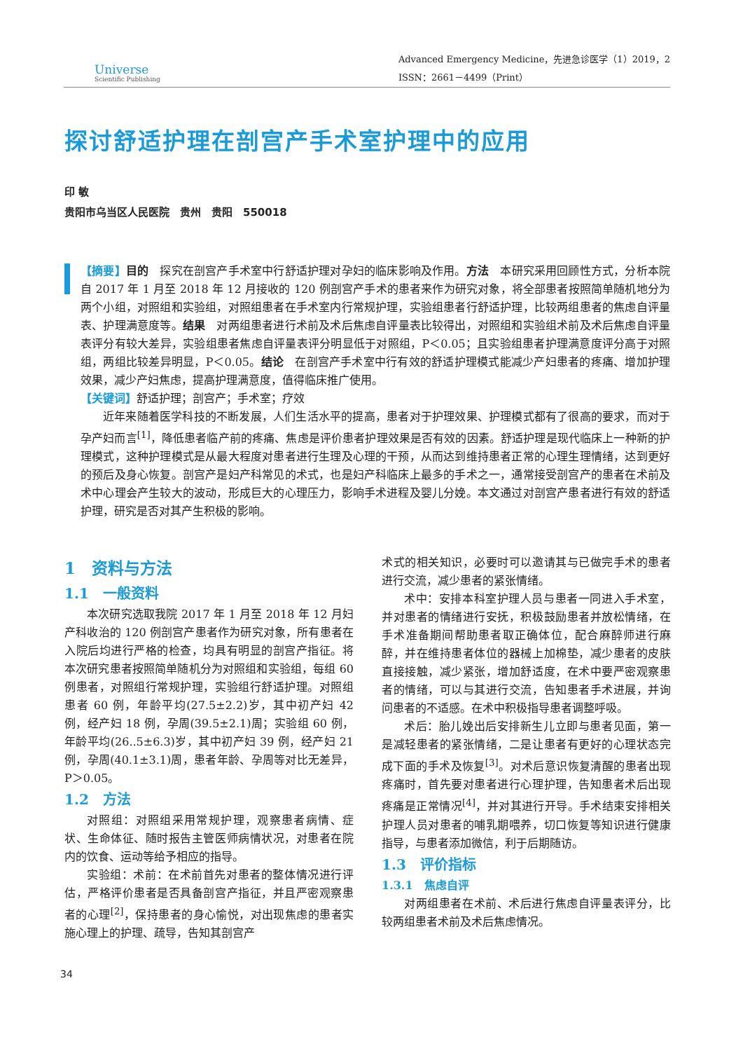Universe
Scientific Publishing
Advanced Emergency Medicine，先进急诊医学（1）2019，2
ISSN：2661－4499（Print）
探讨舒适护理在剖宫产手术室护理中的应用
印 敏
贵阳市乌当区人民医院　贵州　贵阳　550018
【摘要】目的　探究在剖宫产手术室中行舒适护理对孕妇的临床影响及作用。方法　本研究采用回顾性方式，分析本院自 2017 年 1 月至 2018 年 12 月接收的 120 例剖宫产手术的患者来作为研究对象，将全部患者按照简单随机地分为两个小组，对照组和实验组，对照组患者在手术室内行常规护理，实验组患者行舒适护理，比较两组患者的焦虑自评量表、护理满意度等。结果　对两组患者进行术前及术后焦虑自评量表比较得出，对照组和实验组术前及术后焦虑自评量表评分有较大差异，实验组患者焦虑自评量表评分明显低于对照组，P＜0.05；且实验组患者护理满意度评分高于对照组，两组比较差异明显，P＜0.05。结论　在剖宫产手术室中行有效的舒适护理模式能减少产妇患者的疼痛、增加护理效果，减少产妇焦虑，提高护理满意度，值得临床推广使用。
【关键词】舒适护理；剖宫产；手术室；疗效
近年来随着医学科技的不断发展，人们生活水平的提高，患者对于护理效果、护理模式都有了很高的要求，而对于孕产妇而言<sup>[1]</sup>，降低患者临产前的疼痛、焦虑是评价患者护理效果是否有效的因素。舒适护理是现代临床上一种新的护理模式，这种护理模式是从最大程度对患者进行生理及心理的干预，从而达到维持患者正常的心理生理情绪，达到更好的预后及身心恢复。剖宫产是妇产科常见的术式，也是妇产科临床上最多的手术之一，通常接受剖宫产的患者在术前及术中心理会产生较大的波动，形成巨大的心理压力，影响手术进程及婴儿分娩。本文通过对剖宫产患者进行有效的舒适护理，研究是否对其产生积极的影响。
1　资料与方法
1.1　一般资料
本次研究选取我院 2017 年 1 月至 2018 年 12 月妇产科收治的 120 例剖宫产患者作为研究对象，所有患者在入院后均进行严格的检查，均具有明显的剖宫产指征。将本次研究患者按照简单随机分为对照组和实验组，每组 60 例患者，对照组行常规护理，实验组行舒适护理。对照组患者 60 例，年龄平均(27.5±2.2)岁，其中初产妇 42 例，经产妇 18 例，孕周(39.5±2.1)周；实验组 60 例，年龄平均(26..5±6.3)岁，其中初产妇 39 例，经产妇 21 例，孕周(40.1±3.1)周，患者年龄、孕周等对比无差异，P＞0.05。
1.2　方法
对照组：对照组采用常规护理，观察患者病情、症状、生命体征、随时报告主管医师病情状况，对患者在院内的饮食、运动等给予相应的指导。
实验组：术前：在术前首先对患者的整体情况进行评估，严格评价患者是否具备剖宫产指征，并且严密观察患者的心理<sup>[2]</sup>，保持患者的身心愉悦，对出现焦虑的患者实施心理上的护理、疏导，告知其剖宫产
术式的相关知识，必要时可以邀请其与已做完手术的患者进行交流，减少患者的紧张情绪。
术中：安排本科室护理人员与患者一同进入手术室，并对患者的情绪进行安抚，积极鼓励患者并放松情绪，在手术准备期间帮助患者取正确体位，配合麻醉师进行麻醉，并在维持患者体位的器械上加棉垫，减少患者的皮肤直接接触，减少紧张，增加舒适度，在术中要严密观察患者的情绪，可以与其进行交流，告知患者手术进展，并询问患者的不适感。在术中积极指导患者调整呼吸。
术后：胎儿娩出后安排新生儿立即与患者见面，第一是减轻患者的紧张情绪，二是让患者有更好的心理状态完成下面的手术及恢复<sup>[3]</sup>。对术后意识恢复清醒的患者出现疼痛时，首先要对患者进行心理护理，告知患者术后出现疼痛是正常情况<sup>[4]</sup>，并对其进行开导。手术结束安排相关护理人员对患者的哺乳期喂养，切口恢复等知识进行健康指导，与患者添加微信，利于后期随访。
1.3　评价指标
1.3.1　焦虑自评
对两组患者在术前、术后进行焦虑自评量表评分，比较两组患者术前及术后焦虑情况。
34